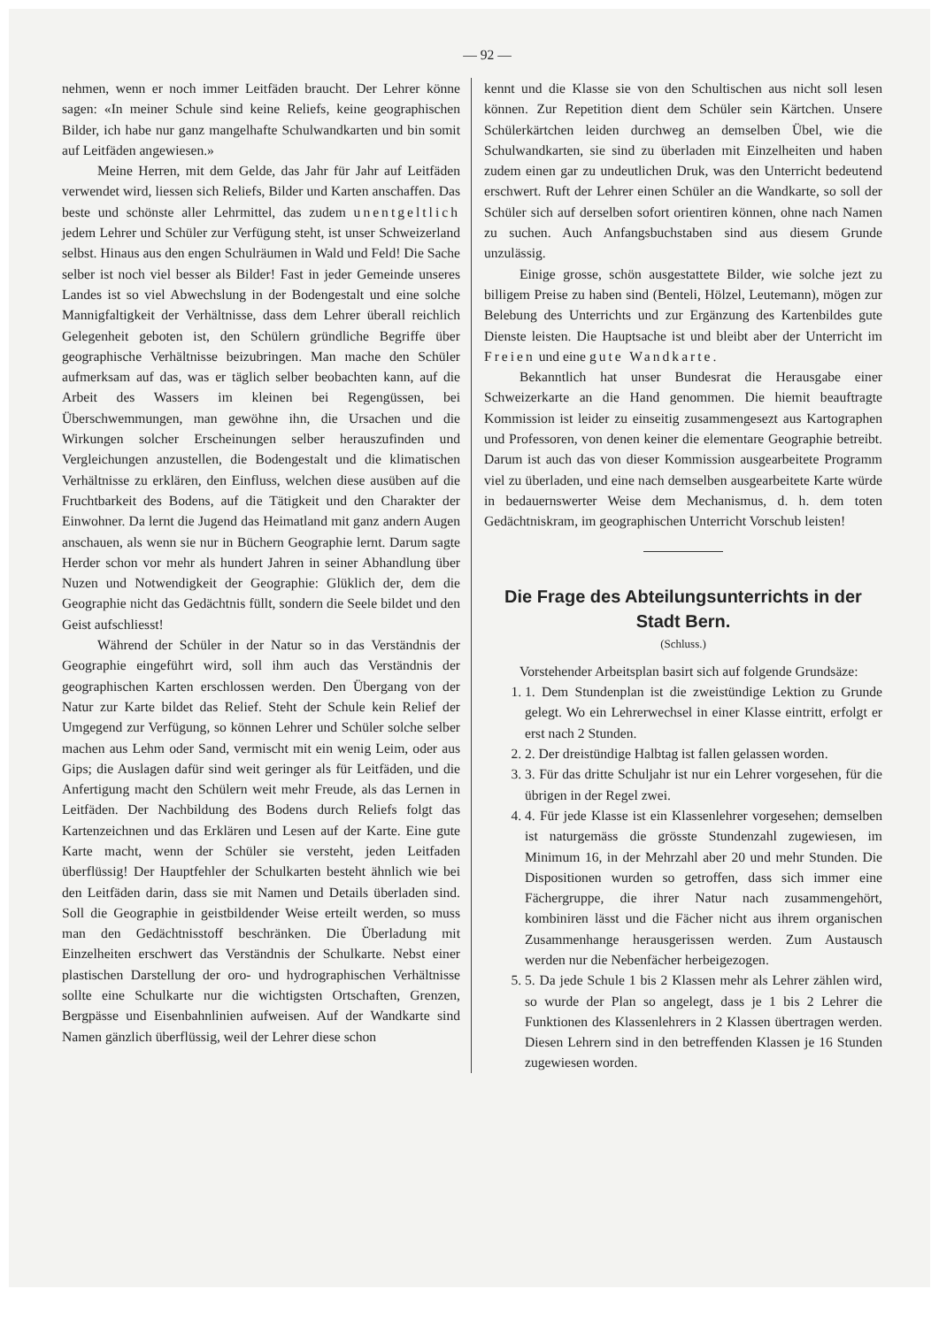— 92 —
nehmen, wenn er noch immer Leitfäden braucht. Der Lehrer könne sagen: «In meiner Schule sind keine Reliefs, keine geographischen Bilder, ich habe nur ganz mangelhafte Schulwandkarten und bin somit auf Leitfäden angewiesen.»
Meine Herren, mit dem Gelde, das Jahr für Jahr auf Leitfäden verwendet wird, liessen sich Reliefs, Bilder und Karten anschaffen. Das beste und schönste aller Lehrmittel, das zudem unentgeltlich jedem Lehrer und Schüler zur Verfügung steht, ist unser Schweizerland selbst. Hinaus aus den engen Schulräumen in Wald und Feld! Die Sache selber ist noch viel besser als Bilder! Fast in jeder Gemeinde unseres Landes ist so viel Abwechslung in der Bodengestalt und eine solche Mannigfaltigkeit der Verhältnisse, dass dem Lehrer überall reichlich Gelegenheit geboten ist, den Schülern gründliche Begriffe über geographische Verhältnisse beizubringen. Man mache den Schüler aufmerksam auf das, was er täglich selber beobachten kann, auf die Arbeit des Wassers im kleinen bei Regengüssen, bei Überschwemmungen, man gewöhne ihn, die Ursachen und die Wirkungen solcher Erscheinungen selber herauszufinden und Vergleichungen anzustellen, die Bodengestalt und die klimatischen Verhältnisse zu erklären, den Einfluss, welchen diese ausüben auf die Fruchtbarkeit des Bodens, auf die Tätigkeit und den Charakter der Einwohner. Da lernt die Jugend das Heimatland mit ganz andern Augen anschauen, als wenn sie nur in Büchern Geographie lernt. Darum sagte Herder schon vor mehr als hundert Jahren in seiner Abhandlung über Nuzen und Notwendigkeit der Geographie: Glüklich der, dem die Geographie nicht das Gedächtnis füllt, sondern die Seele bildet und den Geist aufschliesst!
Während der Schüler in der Natur so in das Verständnis der Geographie eingeführt wird, soll ihm auch das Verständnis der geographischen Karten erschlossen werden. Den Übergang von der Natur zur Karte bildet das Relief. Steht der Schule kein Relief der Umgegend zur Verfügung, so können Lehrer und Schüler solche selber machen aus Lehm oder Sand, vermischt mit ein wenig Leim, oder aus Gips; die Auslagen dafür sind weit geringer als für Leitfäden, und die Anfertigung macht den Schülern weit mehr Freude, als das Lernen in Leitfäden. Der Nachbildung des Bodens durch Reliefs folgt das Kartenzeichnen und das Erklären und Lesen auf der Karte. Eine gute Karte macht, wenn der Schüler sie versteht, jeden Leitfaden überflüssig! Der Hauptfehler der Schulkarten besteht ähnlich wie bei den Leitfäden darin, dass sie mit Namen und Details überladen sind. Soll die Geographie in geistbildender Weise erteilt werden, so muss man den Gedächtnisstoff beschränken. Die Überladung mit Einzelheiten erschwert das Verständnis der Schulkarte. Nebst einer plastischen Darstellung der oro- und hydrographischen Verhältnisse sollte eine Schulkarte nur die wichtigsten Ortschaften, Grenzen, Bergpässe und Eisenbahnlinien aufweisen. Auf der Wandkarte sind Namen gänzlich überflüssig, weil der Lehrer diese schon
kennt und die Klasse sie von den Schultischen aus nicht soll lesen können. Zur Repetition dient dem Schüler sein Kärtchen. Unsere Schülerkärtchen leiden durchweg an demselben Übel, wie die Schulwandkarten, sie sind zu überladen mit Einzelheiten und haben zudem einen gar zu undeutlichen Druk, was den Unterricht bedeutend erschwert. Ruft der Lehrer einen Schüler an die Wandkarte, so soll der Schüler sich auf derselben sofort orientiren können, ohne nach Namen zu suchen. Auch Anfangsbuchstaben sind aus diesem Grunde unzulässig.
Einige grosse, schön ausgestattete Bilder, wie solche jezt zu billigem Preise zu haben sind (Benteli, Hölzel, Leutemann), mögen zur Belebung des Unterrichts und zur Ergänzung des Kartenbildes gute Dienste leisten. Die Hauptsache ist und bleibt aber der Unterricht im Freien und eine gute Wandkarte.
Bekanntlich hat unser Bundesrat die Herausgabe einer Schweizerkarte an die Hand genommen. Die hiemit beauftragte Kommission ist leider zu einseitig zusammengesezt aus Kartographen und Professoren, von denen keiner die elementare Geographie betreibt. Darum ist auch das von dieser Kommission ausgearbeitete Programm viel zu überladen, und eine nach demselben ausgearbeitete Karte würde in bedauernswerter Weise dem Mechanismus, d. h. dem toten Gedächtniskram, im geographischen Unterricht Vorschub leisten!
Die Frage des Abteilungsunterrichts in der Stadt Bern.
(Schluss.)
Vorstehender Arbeitsplan basirt sich auf folgende Grundsäze:
1. 1. Dem Stundenplan ist die zweistündige Lektion zu Grunde gelegt. Wo ein Lehrerwechsel in einer Klasse eintritt, erfolgt er erst nach 2 Stunden.
2. 2. Der dreistündige Halbtag ist fallen gelassen worden.
3. 3. Für das dritte Schuljahr ist nur ein Lehrer vorgesehen, für die übrigen in der Regel zwei.
4. 4. Für jede Klasse ist ein Klassenlehrer vorgesehen; demselben ist naturgemäss die grösste Stundenzahl zugewiesen, im Minimum 16, in der Mehrzahl aber 20 und mehr Stunden. Die Dispositionen wurden so getroffen, dass sich immer eine Fächergruppe, die ihrer Natur nach zusammengehört, kombiniren lässt und die Fächer nicht aus ihrem organischen Zusammenhange herausgerissen werden. Zum Austausch werden nur die Nebenfächer herbeigezogen.
5. 5. Da jede Schule 1 bis 2 Klassen mehr als Lehrer zählen wird, so wurde der Plan so angelegt, dass je 1 bis 2 Lehrer die Funktionen des Klassenlehrers in 2 Klassen übertragen werden. Diesen Lehrern sind in den betreffenden Klassen je 16 Stunden zugewiesen worden.